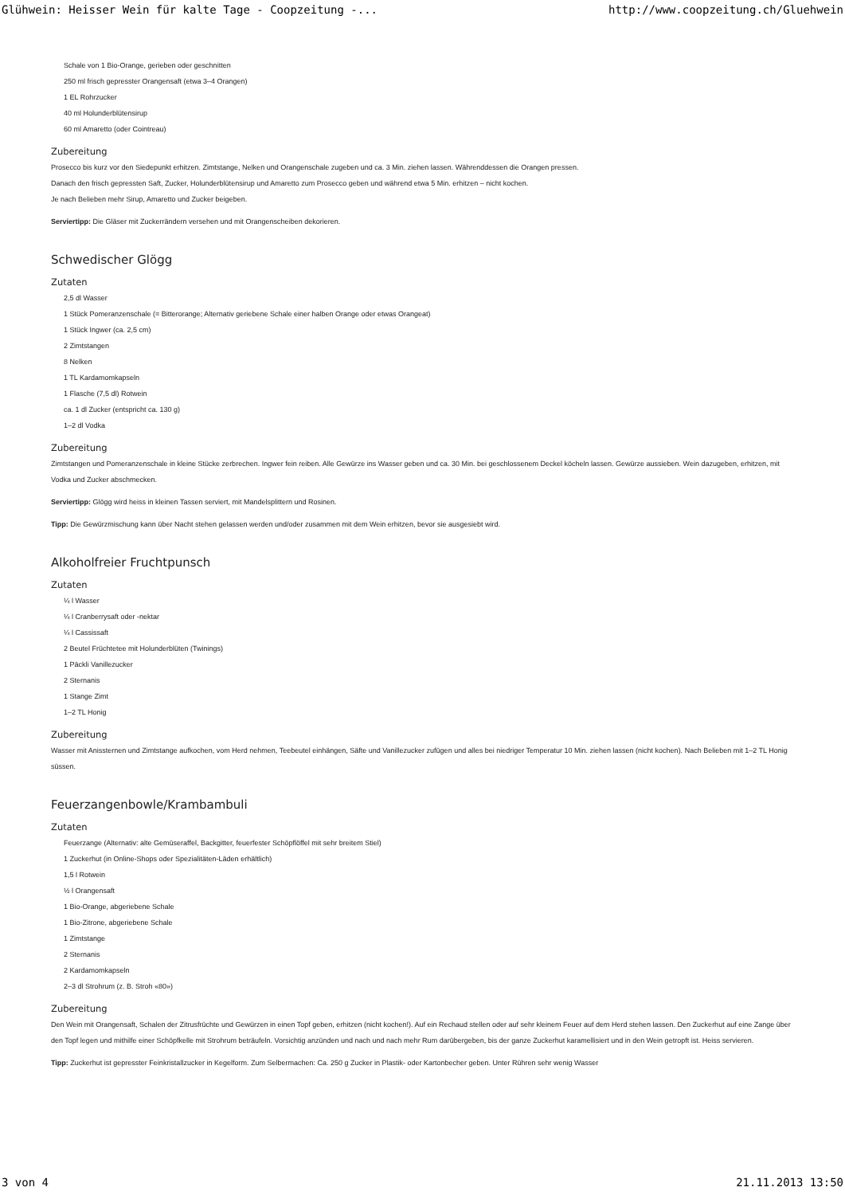Glühwein: Heisser Wein für kalte Tage - Coopzeitung -... http://www.coopzeitung.ch/Gluehwein
Schale von 1 Bio-Orange, gerieben oder geschnitten
250 ml frisch gepresster Orangensaft (etwa 3–4 Orangen)
1 EL Rohrzucker
40 ml Holunderblütensirup
60 ml Amaretto (oder Cointreau)
Zubereitung
Prosecco bis kurz vor den Siedepunkt erhitzen. Zimtstange, Nelken und Orangenschale zugeben und ca. 3 Min. ziehen lassen. Währenddessen die Orangen pressen.
Danach den frisch gepressten Saft, Zucker, Holunderblütensirup und Amaretto zum Prosecco geben und während etwa 5 Min. erhitzen – nicht kochen.
Je nach Belieben mehr Sirup, Amaretto und Zucker beigeben.
Serviertipp: Die Gläser mit Zuckerrändern versehen und mit Orangenscheiben dekorieren.
Schwedischer Glögg
Zutaten
2,5 dl Wasser
1 Stück Pomeranzenschale (= Bitterorange; Alternativ geriebene Schale einer halben Orange oder etwas Orangeat)
1 Stück Ingwer (ca. 2,5 cm)
2 Zimtstangen
8 Nelken
1 TL Kardamomkapseln
1 Flasche (7,5 dl) Rotwein
ca. 1 dl Zucker (entspricht ca. 130 g)
1–2 dl Vodka
Zubereitung
Zimtstangen und Pomeranzenschale in kleine Stücke zerbrechen. Ingwer fein reiben. Alle Gewürze ins Wasser geben und ca. 30 Min. bei geschlossenem Deckel köcheln lassen. Gewürze aussieben. Wein dazugeben, erhitzen, mit Vodka und Zucker abschmecken.
Serviertipp: Glögg wird heiss in kleinen Tassen serviert, mit Mandelsplittern und Rosinen.
Tipp: Die Gewürzmischung kann über Nacht stehen gelassen werden und/oder zusammen mit dem Wein erhitzen, bevor sie ausgesiebt wird.
Alkoholfreier Fruchtpunsch
Zutaten
¼ l Wasser
¼ l Cranberrysaft oder -nektar
¼ l Cassissaft
2 Beutel Früchtetee mit Holunderblüten (Twinings)
1 Päckli Vanillezucker
2 Sternanis
1 Stange Zimt
1–2 TL Honig
Zubereitung
Wasser mit Anissternen und Zimtstange aufkochen, vom Herd nehmen, Teebeutel einhängen, Säfte und Vanillezucker zufügen und alles bei niedriger Temperatur 10 Min. ziehen lassen (nicht kochen). Nach Belieben mit 1–2 TL Honig süssen.
Feuerzangenbowle/Krambambuli
Zutaten
Feuerzange (Alternativ: alte Gemüseraffel, Backgitter, feuerfester Schöpflöffel mit sehr breitem Stiel)
1 Zuckerhut (in Online-Shops oder Spezialitäten-Läden erhältlich)
1,5 l Rotwein
½ l Orangensaft
1 Bio-Orange, abgeriebene Schale
1 Bio-Zitrone, abgeriebene Schale
1 Zimtstange
2 Sternanis
2 Kardamomkapseln
2–3 dl Strohrum (z. B. Stroh «80»)
Zubereitung
Den Wein mit Orangensaft, Schalen der Zitrusfrüchte und Gewürzen in einen Topf geben, erhitzen (nicht kochen!). Auf ein Rechaud stellen oder auf sehr kleinem Feuer auf dem Herd stehen lassen. Den Zuckerhut auf eine Zange über den Topf legen und mithilfe einer Schöpfkelle mit Strohrum beträufeln. Vorsichtig anzünden und nach und nach mehr Rum darübergeben, bis der ganze Zuckerhut karamellisiert und in den Wein getropft ist. Heiss servieren.
Tipp: Zuckerhut ist gepresster Feinkristallzucker in Kegelform. Zum Selbermachen: Ca. 250 g Zucker in Plastik- oder Kartonbecher geben. Unter Rühren sehr wenig Wasser
3 von 4 21.11.2013 13:50